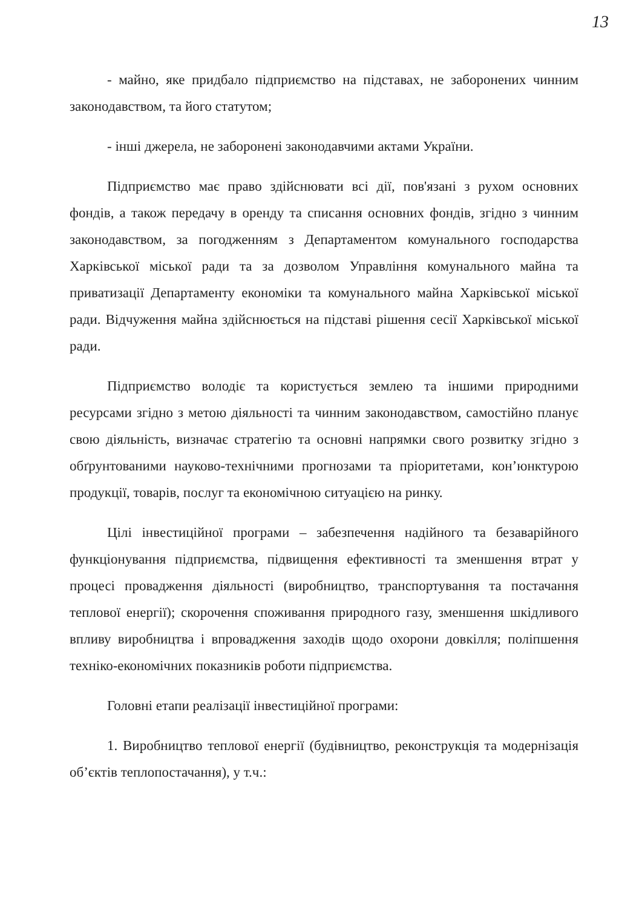13
- майно, яке придбало підприємство на підставах, не заборонених чинним законодавством, та його статутом;
- інші джерела, не заборонені законодавчими актами України.
Підприємство має право здійснювати всі дії, пов'язані з рухом основних фондів, а також передачу в оренду та списання основних фондів, згідно з чинним законодавством, за погодженням з Департаментом комунального господарства Харківської міської ради та за дозволом Управління комунального майна та приватизації Департаменту економіки та комунального майна Харківської міської ради. Відчуження майна здійснюється на підставі рішення сесії Харківської міської ради.
Підприємство володіє та користується землею та іншими природними ресурсами згідно з метою діяльності та чинним законодавством, самостійно планує свою діяльність, визначає стратегію та основні напрямки свого розвитку згідно з обґрунтованими науково-технічними прогнозами та пріоритетами, кон’юнктурою продукції, товарів, послуг та економічною ситуацією на ринку.
Цілі інвестиційної програми – забезпечення надійного та безаварійного функціонування підприємства, підвищення ефективності та зменшення втрат у процесі провадження діяльності (виробництво, транспортування та постачання теплової енергії); скорочення споживання природного газу, зменшення шкідливого впливу виробництва і впровадження заходів щодо охорони довкілля; поліпшення техніко-економічних показників роботи підприємства.
Головні етапи реалізації інвестиційної програми:
1. Виробництво теплової енергії (будівництво, реконструкція та модернізація об’єктів теплопостачання), у т.ч.: